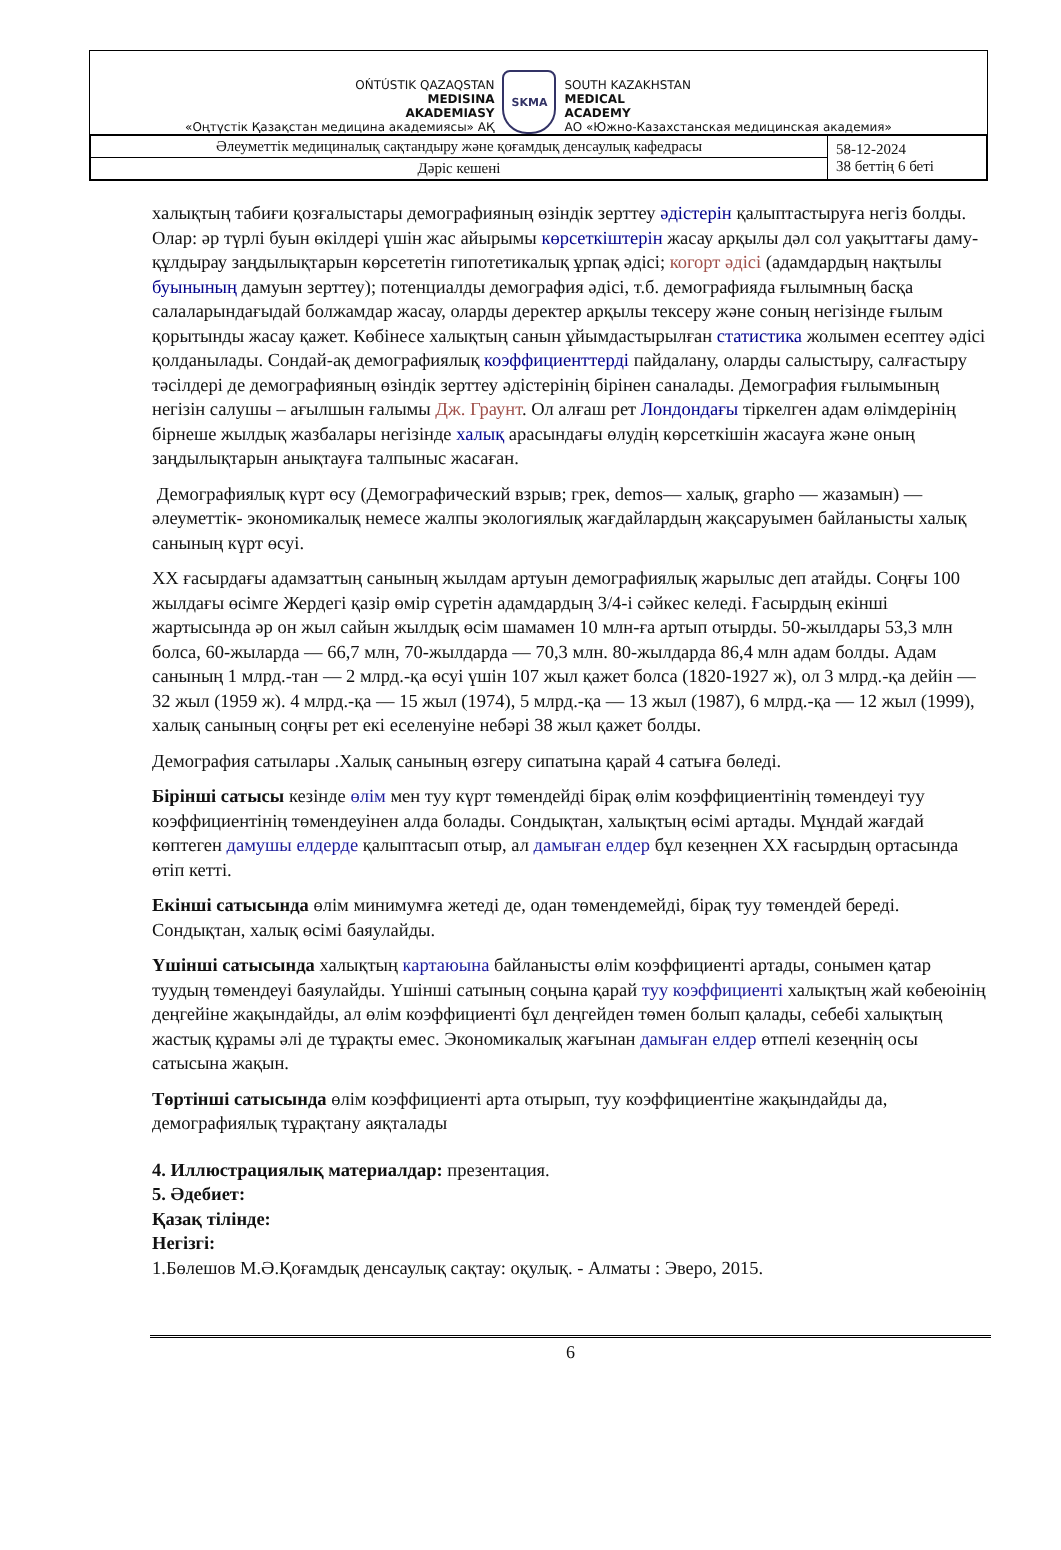OŃTÚSTIK QAZAQSTAN
MEDISINA
AKADEMIASY
«Оңтүстік Қазақстан медицина академиясы» АҚ
SKMA
SOUTH KAZAKHSTAN
MEDICAL
ACADEMY
АО «Южно-Казахстанская медицинская академия»
| Әлеуметтік медициналық сақтандыру және қоғамдық денсаулық кафедрасы | 58-12-2024 38 беттің 6 беті |
| Дәріс кешені | |
халықтың табиғи қозғалыстары демографияның өзіндік зерттеу әдістерін қалыптастыруға негіз болды. Олар: әр түрлі буын өкілдері үшін жас айырымы көрсеткіштерін жасау арқылы дәл сол уақыттағы даму-құлдырау заңдылықтарын көрсететін гипотетикалық ұрпақ әдісі; когорт әдісі (адамдардың нақтылы буынының дамуын зерттеу); потенциалды демография әдісі, т.б. демографияда ғылымның басқа салаларындағыдай болжамдар жасау, оларды деректер арқылы тексеру және соның негізінде ғылым қорытынды жасау қажет. Көбінесе халықтың санын ұйымдастырылған статистика жолымен есептеу әдісі қолданылады. Сондай-ақ демографиялық коэффициенттерді пайдалану, оларды салыстыру, салғастыру тәсілдері де демографияның өзіндік зерттеу әдістерінің бірінен саналады. Демография ғылымының негізін салушы – ағылшын ғалымы Дж. Граунт. Ол алғаш рет Лондондағы тіркелген адам өлімдерінің бірнеше жылдық жазбалары негізінде халық арасындағы өлудің көрсеткішін жасауға және оның заңдылықтарын анықтауға талпыныс жасаған.
Демографиялық күрт өсу (Демографический взрыв; грек, demos— халық, grapho — жазамын) — әлеуметтік- экономикалық немесе жалпы экологиялық жағдайлардың жақсаруымен байланысты халық санының күрт өсуі.
XX ғасырдағы адамзаттың санының жылдам артуын демографиялық жарылыс деп атайды. Соңғы 100 жылдағы өсімге Жердегі қазір өмір сүретін адамдардың 3/4-і сәйкес келеді. Ғасырдың екінші жартысында әр он жыл сайын жылдық өсім шамамен 10 млн-ға артып отырды. 50-жылдары 53,3 млн болса, 60-жыларда — 66,7 млн, 70-жылдарда — 70,3 млн. 80-жылдарда 86,4 млн адам болды. Адам санының 1 млрд.-тан — 2 млрд.-қа өсуі үшін 107 жыл қажет болса (1820-1927 ж), ол 3 млрд.-қа дейін — 32 жыл (1959 ж). 4 млрд.-қа — 15 жыл (1974), 5 млрд.-қа — 13 жыл (1987), 6 млрд.-қа — 12 жыл (1999), халық санының соңғы рет екі еселенуіне небәрі 38 жыл қажет болды.
Демография сатылары .Халық санының өзгеру сипатына қарай 4 сатыға бөледі.
Бірінші сатысы кезінде өлім мен туу күрт төмендейді бірақ өлім коэффициентінің төмендеуі туу коэффициентінің төмендеуінен алда болады. Сондықтан, халықтың өсімі артады. Мұндай жағдай көптеген дамушы елдерде қалыптасып отыр, ал дамыған елдер бұл кезеңнен XX ғасырдың ортасында өтіп кетті.
Екінші сатысында өлім минимумға жетеді де, одан төмендемейді, бірақ туу төмендей береді. Сондықтан, халық өсімі баяулайды.
Үшінші сатысында халықтың картаюына байланысты өлім коэффициенті артады, сонымен қатар туудың төмендеуі баяулайды. Үшінші сатының соңына қарай туу коэффициенті халықтың жай көбеюінің деңгейіне жақындайды, ал өлім коэффициенті бұл деңгейден төмен болып қалады, себебі халықтың жастық құрамы әлі де тұрақты емес. Экономикалық жағынан дамыған елдер өтпелі кезеңнің осы сатысына жақын.
Төртінші сатысында өлім коэффициенті арта отырып, туу коэффициентіне жақындайды да, демографиялық тұрақтану аяқталады
4. Иллюстрациялық материалдар: презентация.
5. Әдебиет:
Қазақ тілінде:
Негізгі:
1.Бөлешов М.Ә.Қоғамдық денсаулық сақтау: оқулық. - Алматы : Эверо, 2015.
6